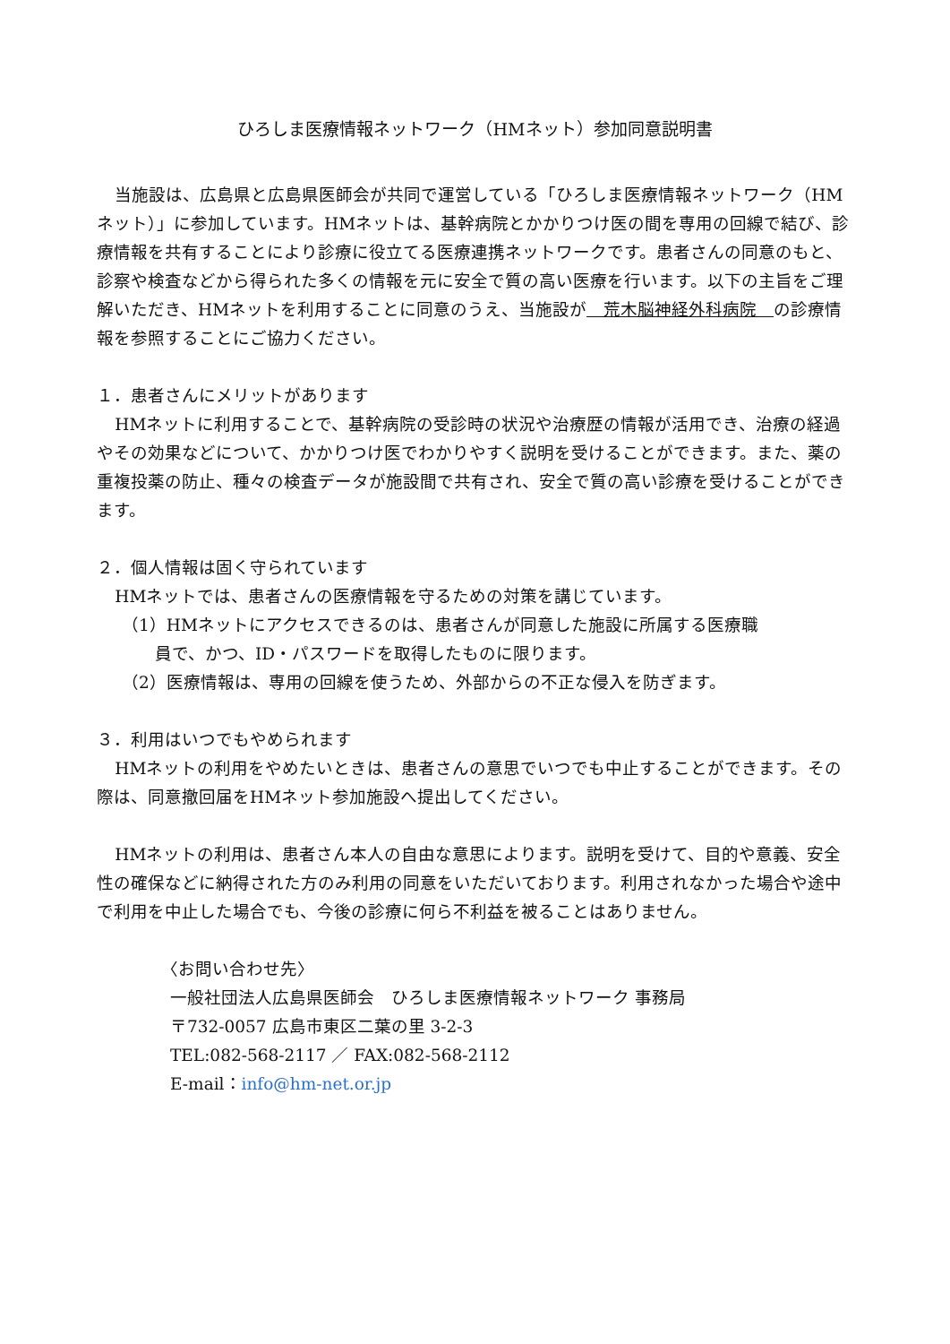ひろしま医療情報ネットワーク（HMネット）参加同意説明書
当施設は、広島県と広島県医師会が共同で運営している「ひろしま医療情報ネットワーク（HMネット）」に参加しています。HMネットは、基幹病院とかかりつけ医の間を専用の回線で結び、診療情報を共有することにより診療に役立てる医療連携ネットワークです。患者さんの同意のもと、診察や検査などから得られた多くの情報を元に安全で質の高い医療を行います。以下の主旨をご理解いただき、HMネットを利用することに同意のうえ、当施設が　荒木脳神経外科病院　の診療情報を参照することにご協力ください。
１．患者さんにメリットがあります
HMネットに利用することで、基幹病院の受診時の状況や治療歴の情報が活用でき、治療の経過やその効果などについて、かかりつけ医でわかりやすく説明を受けることができます。また、薬の重複投薬の防止、種々の検査データが施設間で共有され、安全で質の高い診療を受けることができます。
２．個人情報は固く守られています
HMネットでは、患者さんの医療情報を守るための対策を講じています。
（1）HMネットにアクセスできるのは、患者さんが同意した施設に所属する医療職
員で、かつ、ID・パスワードを取得したものに限ります。
（2）医療情報は、専用の回線を使うため、外部からの不正な侵入を防ぎます。
３．利用はいつでもやめられます
HMネットの利用をやめたいときは、患者さんの意思でいつでも中止することができます。その際は、同意撤回届をHMネット参加施設へ提出してください。
HMネットの利用は、患者さん本人の自由な意思によります。説明を受けて、目的や意義、安全性の確保などに納得された方のみ利用の同意をいただいております。利用されなかった場合や途中で利用を中止した場合でも、今後の診療に何ら不利益を被ることはありません。
〈お問い合わせ先〉
一般社団法人広島県医師会　ひろしま医療情報ネットワーク 事務局
〒732-0057 広島市東区二葉の里 3-2-3
TEL:082-568-2117 ／ FAX:082-568-2112
E-mail：info@hm-net.or.jp